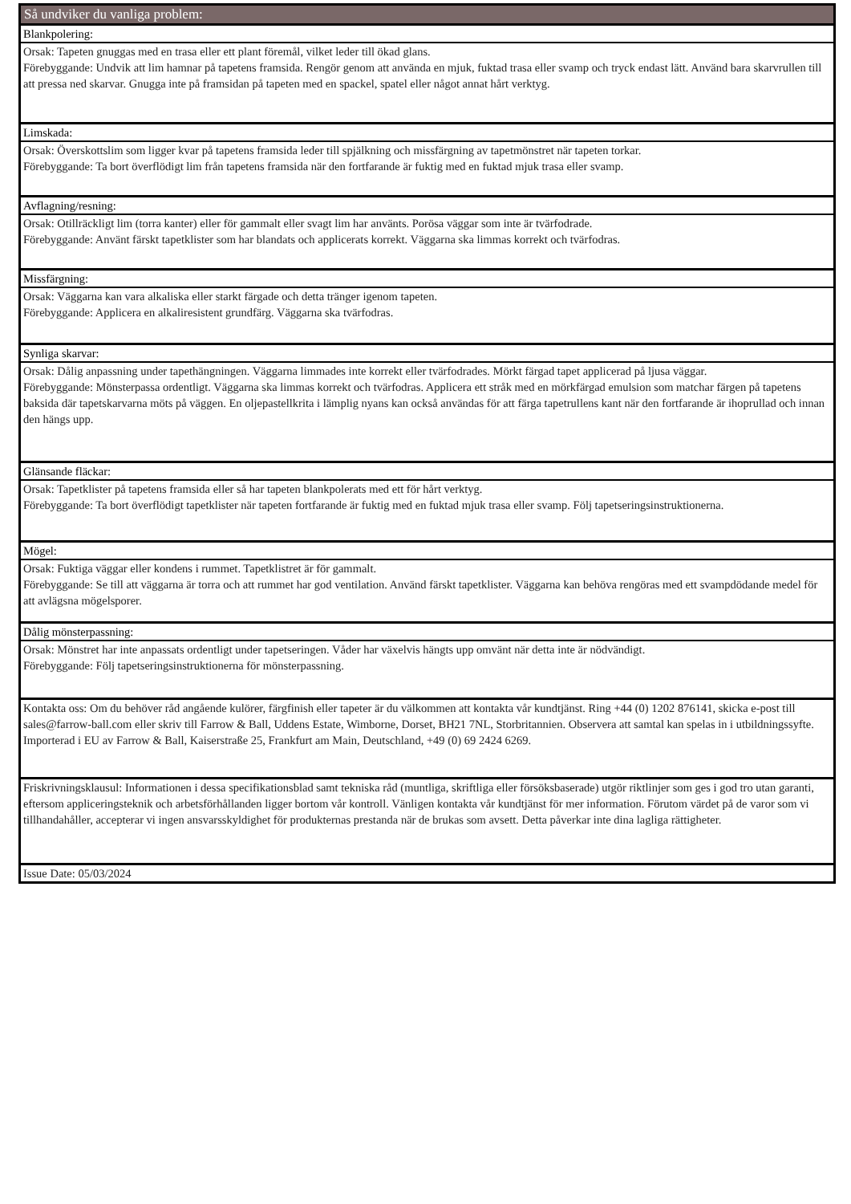Så undviker du vanliga problem:
Blankpolering:
Orsak: Tapeten gnuggas med en trasa eller ett plant föremål, vilket leder till ökad glans.
Förebyggande: Undvik att lim hamnar på tapetens framsida. Rengör genom att använda en mjuk, fuktad trasa eller svamp och tryck endast lätt. Använd bara skarvrullen till att pressa ned skarvar. Gnugga inte på framsidan på tapeten med en spackel, spatel eller något annat hårt verktyg.
Limskada:
Orsak: Överskottslim som ligger kvar på tapetens framsida leder till spjälkning och missfärgning av tapetmönstret när tapeten torkar.
Förebyggande: Ta bort överflödigt lim från tapetens framsida när den fortfarande är fuktig med en fuktad mjuk trasa eller svamp.
Avflagning/resning:
Orsak: Otillräckligt lim (torra kanter) eller för gammalt eller svagt lim har använts. Porösa väggar som inte är tvärfodrade.
Förebyggande: Använt färskt tapetklister som har blandats och applicerats korrekt. Väggarna ska limmas korrekt och tvärfodras.
Missfärgning:
Orsak: Väggarna kan vara alkaliska eller starkt färgade och detta tränger igenom tapeten.
Förebyggande: Applicera en alkaliresistent grundfärg. Väggarna ska tvärfodras.
Synliga skarvar:
Orsak: Dålig anpassning under tapethängningen. Väggarna limmades inte korrekt eller tvärfodrades. Mörkt färgad tapet applicerad på ljusa väggar.
Förebyggande: Mönsterpassa ordentligt. Väggarna ska limmas korrekt och tvärfodras. Applicera ett stråk med en mörkfärgad emulsion som matchar färgen på tapetens baksida där tapetskarvarna möts på väggen. En oljepastellkrita i lämplig nyans kan också användas för att färga tapetrullens kant när den fortfarande är ihoprullad och innan den hängs upp.
Glänsande fläckar:
Orsak: Tapetklister på tapetens framsida eller så har tapeten blankpolerats med ett för hårt verktyg.
Förebyggande: Ta bort överflödigt tapetklister när tapeten fortfarande är fuktig med en fuktad mjuk trasa eller svamp. Följ tapetseringsinstruktionerna.
Mögel:
Orsak: Fuktiga väggar eller kondens i rummet. Tapetklistret är för gammalt.
Förebyggande: Se till att väggarna är torra och att rummet har god ventilation. Använd färskt tapetklister. Väggarna kan behöva rengöras med ett svampdödande medel för att avlägsna mögelsporer.
Dålig mönsterpassning:
Orsak: Mönstret har inte anpassats ordentligt under tapetseringen. Våder har växelvis hängts upp omvänt när detta inte är nödvändigt.
Förebyggande: Följ tapetseringsinstruktionerna för mönsterpassning.
Kontakta oss: Om du behöver råd angående kulörer, färgfinish eller tapeter är du välkommen att kontakta vår kundtjänst. Ring +44 (0) 1202 876141, skicka e-post till sales@farrow-ball.com eller skriv till Farrow & Ball, Uddens Estate, Wimborne, Dorset, BH21 7NL, Storbritannien. Observera att samtal kan spelas in i utbildningssyfte. Importerad i EU av Farrow & Ball, Kaiserstraße 25, Frankfurt am Main, Deutschland, +49 (0) 69 2424 6269.
Friskrivningsklausul: Informationen i dessa specifikationsblad samt tekniska råd (muntliga, skriftliga eller försöksbaserade) utgör riktlinjer som ges i god tro utan garanti, eftersom appliceringsteknik och arbetsförhållanden ligger bortom vår kontroll. Vänligen kontakta vår kundtjänst för mer information. Förutom värdet på de varor som vi tillhandahåller, accepterar vi ingen ansvarsskyldighet för produkternas prestanda när de brukas som avsett. Detta påverkar inte dina lagliga rättigheter.
Issue Date: 05/03/2024